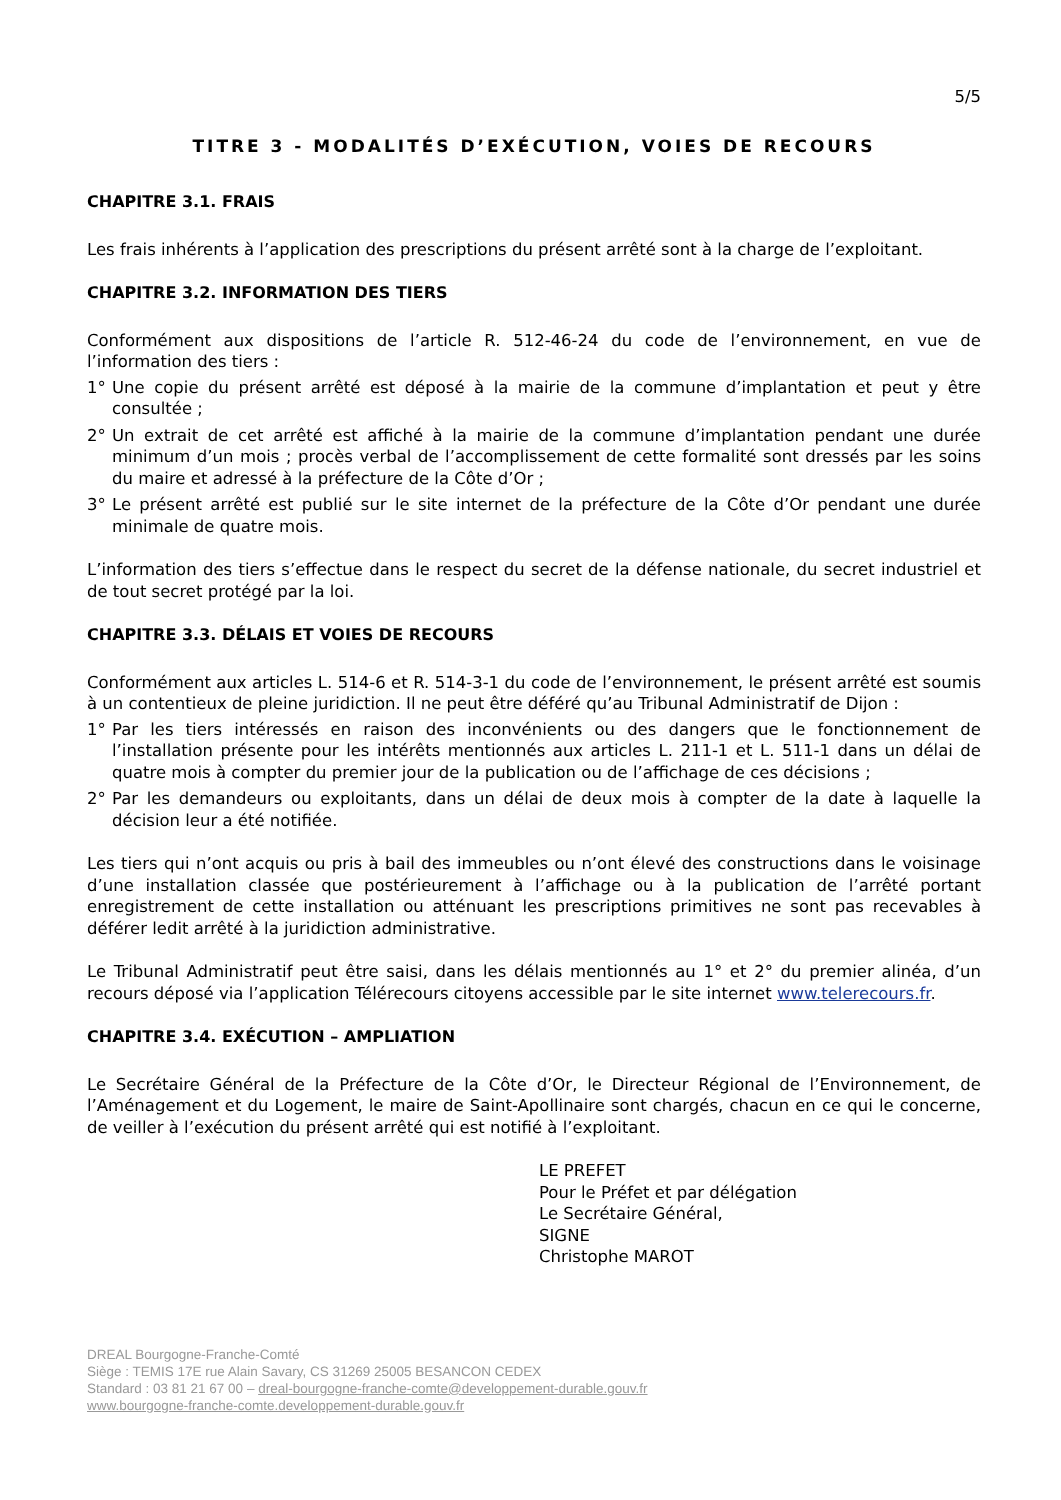5/5
TITRE 3 - MODALITÉS D’EXÉCUTION, VOIES DE RECOURS
CHAPITRE 3.1. FRAIS
Les frais inhérents à l’application des prescriptions du présent arrêté sont à la charge de l’exploitant.
CHAPITRE 3.2. INFORMATION DES TIERS
Conformément aux dispositions de l’article R. 512-46-24 du code de l’environnement, en vue de l’information des tiers :
1° Une copie du présent arrêté est déposé à la mairie de la commune d’implantation et peut y être consultée ;
2° Un extrait de cet arrêté est affiché à la mairie de la commune d’implantation pendant une durée minimum d’un mois ; procès verbal de l’accomplissement de cette formalité sont dressés par les soins du maire et adressé à la préfecture de la Côte d’Or ;
3° Le présent arrêté est publié sur le site internet de la préfecture de la Côte d’Or pendant une durée minimale de quatre mois.
L’information des tiers s’effectue dans le respect du secret de la défense nationale, du secret industriel et de tout secret protégé par la loi.
CHAPITRE 3.3. DÉLAIS ET VOIES DE RECOURS
Conformément aux articles L. 514-6 et R. 514-3-1 du code de l’environnement, le présent arrêté est soumis à un contentieux de pleine juridiction. Il ne peut être déféré qu’au Tribunal Administratif de Dijon :
1° Par les tiers intéressés en raison des inconvénients ou des dangers que le fonctionnement de l’installation présente pour les intérêts mentionnés aux articles L. 211-1 et L. 511-1 dans un délai de quatre mois à compter du premier jour de la publication ou de l’affichage de ces décisions ;
2° Par les demandeurs ou exploitants, dans un délai de deux mois à compter de la date à laquelle la décision leur a été notifiée.
Les tiers qui n’ont acquis ou pris à bail des immeubles ou n’ont élevé des constructions dans le voisinage d’une installation classée que postérieurement à l’affichage ou à la publication de l’arrêté portant enregistrement de cette installation ou atténuant les prescriptions primitives ne sont pas recevables à déférer ledit arrêté à la juridiction administrative.
Le Tribunal Administratif peut être saisi, dans les délais mentionnés au 1° et 2° du premier alinéa, d’un recours déposé via l’application Télérecours citoyens accessible par le site internet www.telerecours.fr.
CHAPITRE 3.4. EXÉCUTION – AMPLIATION
Le Secrétaire Général de la Préfecture de la Côte d’Or, le Directeur Régional de l’Environnement, de l’Aménagement et du Logement, le maire de Saint-Apollinaire sont chargés, chacun en ce qui le concerne, de veiller à l’exécution du présent arrêté qui est notifié à l’exploitant.
LE PREFET
Pour le Préfet et par délégation
Le Secrétaire Général,
SIGNE
Christophe MAROT
DREAL Bourgogne-Franche-Comté
Siège : TEMIS 17E rue Alain Savary, CS 31269 25005 BESANCON CEDEX
Standard : 03 81 21 67 00 – dreal-bourgogne-franche-comte@developpement-durable.gouv.fr
www.bourgogne-franche-comte.developpement-durable.gouv.fr